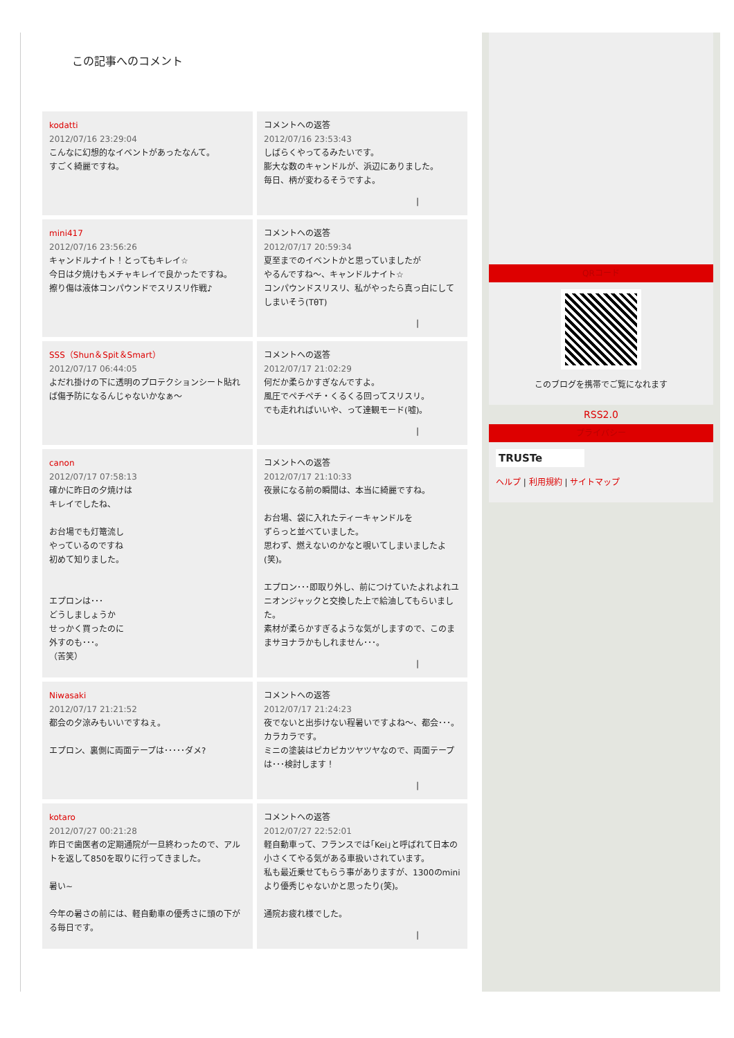この記事へのコメント
| kodatti 2012/07/16 23:29:04 こんなに幻想的なイベントがあったなんて。 すごく綺麗ですね。 | コメントへの返答 2012/07/16 23:53:43 しばらくやってるみたいです。 膨大な数のキャンドルが、浜辺にありました。 毎日、柄が変わるそうですよ。 / |
| mini417 2012/07/16 23:56:26 キャンドルナイト！とってもキレイ☆ 今日は夕焼けもメチャキレイで良かったですね。 擦り傷は液体コンパウンドでスリスリ作戦♪ | コメントへの返答 2012/07/17 20:59:34 夏至までのイベントかと思っていましたが やるんですね～、キャンドルナイト☆ コンパウンドスリスリ、私がやったら真っ白にしてしまいそう(TθT) / |
| SSS（Shun＆Spit＆Smart） 2012/07/17 06:44:05 よだれ掛けの下に透明のプロテクションシート貼れば傷予防になるんじゃないかなぁ～ | コメントへの返答 2012/07/17 21:02:29 何だか柔らかすぎなんですよ。 風圧でペチペチ・くるくる回ってスリスリ。 でも走れればいいや、って達観モード(嘘)。 / |
| canon 2012/07/17 07:58:13 確かに昨日の夕焼けは キレイでしたね、 お台場でも灯篭流し やっているのですね 初めて知りました。 エプロンは･･･ どうしましょうか せっかく買ったのに 外すのも･･･。 （苦笑） | コメントへの返答 2012/07/17 21:10:33 夜景になる前の瞬間は、本当に綺麗ですね。 お台場、袋に入れたティーキャンドルを ずらっと並べていました。 思わず、燃えないのかなと覗いてしまいましたよ(笑)。 エプロン･･･即取り外し、前につけていたよれよれユニオンジャックと交換した上で給油してもらいました。 素材が柔らかすぎるような気がしますので、このままサヨナラかもしれません･･･。 / |
| Niwasaki 2012/07/17 21:21:52 都会の夕涼みもいいですねぇ。 エプロン、裏側に両面テープは･････ダメ? | コメントへの返答 2012/07/17 21:24:23 夜でないと出歩けない程暑いですよね～、都会･･･。カラカラです。 ミニの塗装はピカピカツヤツヤなので、両面テープは･･･検討します！ / |
| kotaro 2012/07/27 00:21:28 昨日で歯医者の定期通院が一旦終わったので、アルトを返して850を取りに行ってきました。 暑い~ 今年の暑さの前には、軽自動車の優秀さに頭の下がる毎日です。 | コメントへの返答 2012/07/27 22:52:01 軽自動車って、フランスでは｢Kei｣と呼ばれて日本の小さくてやる気がある車扱いされています。 私も最近乗せてもらう事がありますが、1300のminiより優秀じゃないかと思ったり(笑)。 通院お疲れ様でした。 / |
QRコード
このブログを携帯でご覧になれます
RSS2.0
プライバシー
TRUSTe
ヘルプ | 利用規約 | サイトマップ